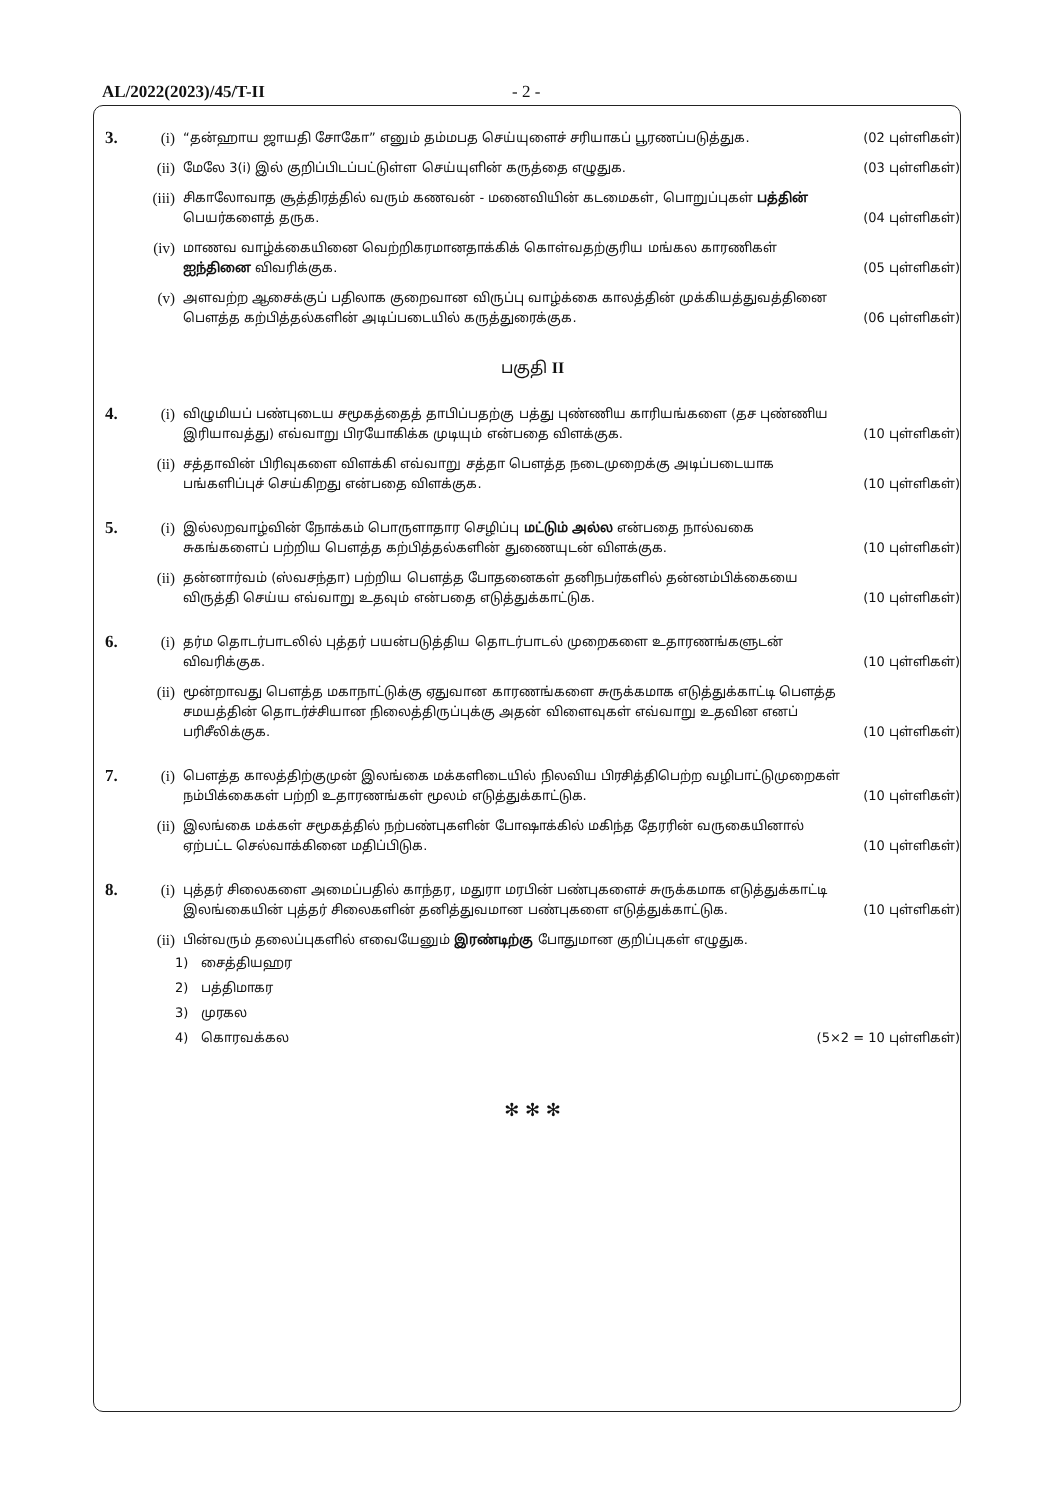AL/2022(2023)/45/T-II - 2 -
3. (i)
“தன்ஹாய ஜாயதி சோகோ” எனும் தம்மபத செய்யுளைச் சரியாகப் பூரணப்படுத்துக. (02 புள்ளிகள்)
(ii)
மேலே 3(i) இல் குறிப்பிடப்பட்டுள்ள செய்யுளின் கருத்தை எழுதுக. (03 புள்ளிகள்)
(iii)
சிகாலோவாத சூத்திரத்தில் வரும் கணவன் - மனைவியின் கடமைகள், பொறுப்புகள் பத்தின் பெயர்களைத் தருக.
(04 புள்ளிகள்)
(iv)
மாணவ வாழ்க்கையினை வெற்றிகரமானதாக்கிக் கொள்வதற்குரிய மங்கல காரணிகள் ஐந்தினை விவரிக்குக.
(05 புள்ளிகள்)
(v)
அளவற்ற ஆசைக்குப் பதிலாக குறைவான விருப்பு வாழ்க்கை காலத்தின் முக்கியத்துவத்தினை பௌத்த கற்பித்தல்களின் அடிப்படையில் கருத்துரைக்குக.
(06 புள்ளிகள்)
பகுதி II
4. (i)
விழுமியப் பண்புடைய சமூகத்தைத் தாபிப்பதற்கு பத்து புண்ணிய காரியங்களை (தச புண்ணிய இரியாவத்து) எவ்வாறு பிரயோகிக்க முடியும் என்பதை விளக்குக.
(10 புள்ளிகள்)
(ii)
சத்தாவின் பிரிவுகளை விளக்கி எவ்வாறு சத்தா பௌத்த நடைமுறைக்கு அடிப்படையாக பங்களிப்புச் செய்கிறது என்பதை விளக்குக.
(10 புள்ளிகள்)
5. (i)
இல்லறவாழ்வின் நோக்கம் பொருளாதார செழிப்பு மட்டும் அல்ல என்பதை நால்வகை சுகங்களைப் பற்றிய பௌத்த கற்பித்தல்களின் துணையுடன் விளக்குக.
(10 புள்ளிகள்)
(ii)
தன்னார்வம் (ஸ்வசந்தா) பற்றிய பௌத்த போதனைகள் தனிநபர்களில் தன்னம்பிக்கையை விருத்தி செய்ய எவ்வாறு உதவும் என்பதை எடுத்துக்காட்டுக.
(10 புள்ளிகள்)
6. (i)
தர்ம தொடர்பாடலில் புத்தர் பயன்படுத்திய தொடர்பாடல் முறைகளை உதாரணங்களுடன் விவரிக்குக. (10 புள்ளிகள்)
(ii)
மூன்றாவது பௌத்த மகாநாட்டுக்கு ஏதுவான காரணங்களை சுருக்கமாக எடுத்துக்காட்டி பௌத்த சமயத்தின் தொடர்ச்சியான நிலைத்திருப்புக்கு அதன் விளைவுகள் எவ்வாறு உதவின எனப் பரிசீலிக்குக.
(10 புள்ளிகள்)
7. (i)
பௌத்த காலத்திற்குமுன் இலங்கை மக்களிடையில் நிலவிய பிரசித்திபெற்ற வழிபாட்டுமுறைகள் நம்பிக்கைகள் பற்றி உதாரணங்கள் மூலம் எடுத்துக்காட்டுக.
(10 புள்ளிகள்)
(ii)
இலங்கை மக்கள் சமூகத்தில் நற்பண்புகளின் போஷாக்கில் மகிந்த தேரரின் வருகையினால் ஏற்பட்ட செல்வாக்கினை மதிப்பிடுக.
(10 புள்ளிகள்)
8. (i)
புத்தர் சிலைகளை அமைப்பதில் காந்தர, மதுரா மரபின் பண்புகளைச் சுருக்கமாக எடுத்துக்காட்டி இலங்கையின் புத்தர் சிலைகளின் தனித்துவமான பண்புகளை எடுத்துக்காட்டுக.
(10 புள்ளிகள்)
(ii)
பின்வரும் தலைப்புகளில் எவையேனும் இரண்டிற்கு போதுமான குறிப்புகள் எழுதுக.
1) சைத்தியஹர
2) பத்திமாகர
3) முரகல
4) கொரவக்கல (5×2 = 10 புள்ளிகள்)
✻ ✻ ✻